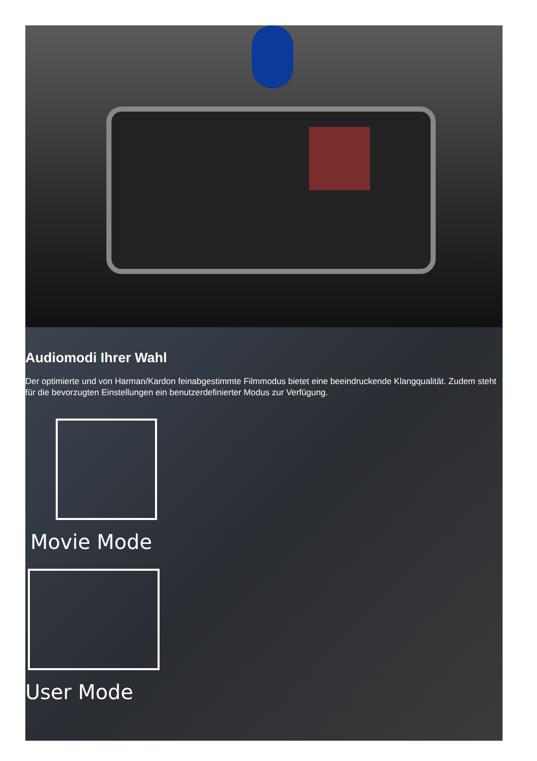Audiomodi Ihrer Wahl
Der optimierte und von Harman/Kardon feinabgestimmte Filmmodus bietet eine beeindruckende Klangqualität. Zudem steht für die bevorzugten Einstellungen ein benutzerdefinierter Modus zur Verfügung.
Movie Mode
User Mode